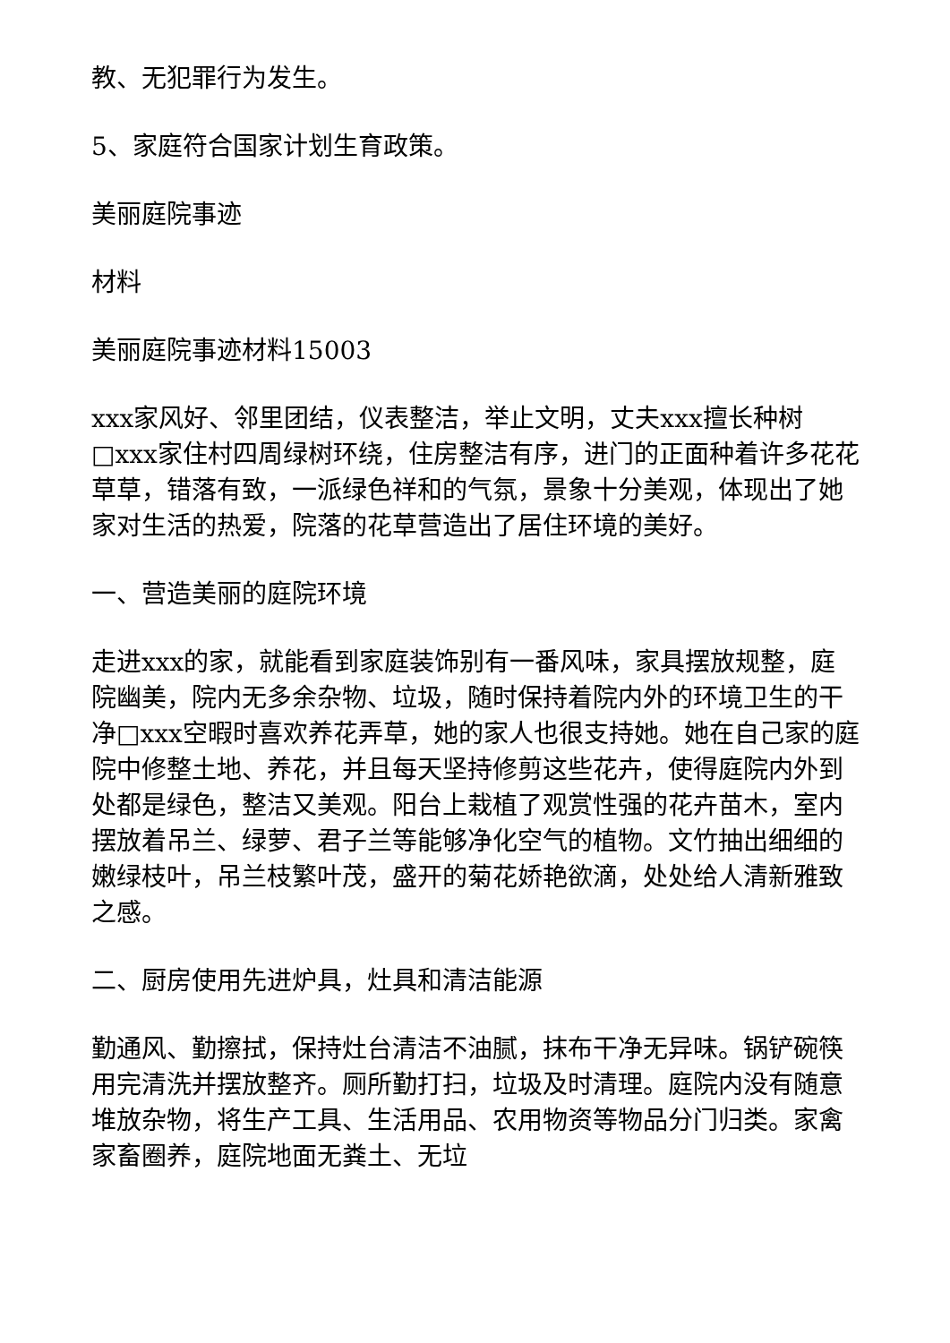教、无犯罪行为发生。
5、家庭符合国家计划生育政策。
美丽庭院事迹
材料
美丽庭院事迹材料15003
xxx家风好、邻里团结，仪表整洁，举止文明，丈夫xxx擅长种树□xxx家住村四周绿树环绕，住房整洁有序，进门的正面种着许多花花草草，错落有致，一派绿色祥和的气氛，景象十分美观，体现出了她家对生活的热爱，院落的花草营造出了居住环境的美好。
一、营造美丽的庭院环境
走进xxx的家，就能看到家庭装饰别有一番风味，家具摆放规整，庭院幽美，院内无多余杂物、垃圾，随时保持着院内外的环境卫生的干净□xxx空暇时喜欢养花弄草，她的家人也很支持她。她在自己家的庭院中修整土地、养花，并且每天坚持修剪这些花卉，使得庭院内外到处都是绿色，整洁又美观。阳台上栽植了观赏性强的花卉苗木，室内摆放着吊兰、绿萝、君子兰等能够净化空气的植物。文竹抽出细细的嫩绿枝叶，吊兰枝繁叶茂，盛开的菊花娇艳欲滴，处处给人清新雅致之感。
二、厨房使用先进炉具，灶具和清洁能源
勤通风、勤擦拭，保持灶台清洁不油腻，抹布干净无异味。锅铲碗筷用完清洗并摆放整齐。厕所勤打扫，垃圾及时清理。庭院内没有随意堆放杂物，将生产工具、生活用品、农用物资等物品分门归类。家禽家畜圈养，庭院地面无粪土、无垃